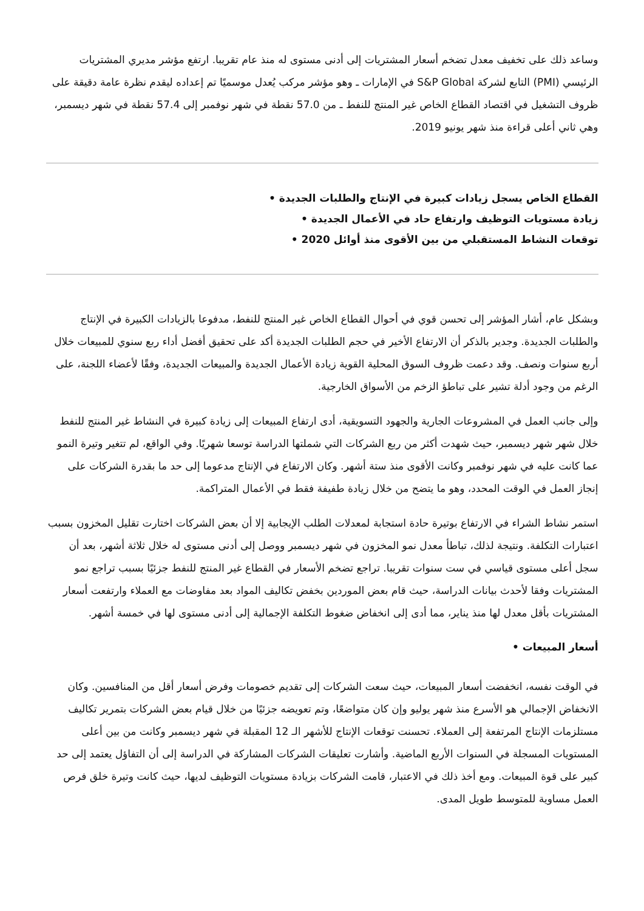وساعد ذلك على تخفيف معدل تضخم أسعار المشتريات إلى أدنى مستوى له منذ عام تقريبا. ارتفع مؤشر مديري المشتريات الرئيسي (PMI) التابع لشركة S&P Global في الإمارات ـ وهو مؤشر مركب يُعدل موسميًا تم إعداده ليقدم نظرة عامة دقيقة على ظروف التشغيل في اقتصاد القطاع الخاص غير المنتج للنفط ـ من 57.0 نقطة في شهر نوفمبر إلى 57.4 نقطة في شهر ديسمبر، وهي ثاني أعلى قراءة منذ شهر يونيو 2019.
القطاع الخاص يسجل زيادات كبيرة في الإنتاج والطلبات الجديدة •
زيادة مستويات التوظيف وارتفاع حاد في الأعمال الجديدة •
توقعات النشاط المستقبلي من بين الأقوى منذ أوائل 2020 •
وبشكل عام، أشار المؤشر إلى تحسن قوي في أحوال القطاع الخاص غير المنتج للنفط، مدفوعا بالزيادات الكبيرة في الإنتاج والطلبات الجديدة. وجدير بالذكر أن الارتفاع الأخير في حجم الطلبات الجديدة أكد على تحقيق أفضل أداء ربع سنوي للمبيعات خلال أربع سنوات ونصف. وقد دعمت ظروف السوق المحلية القوية زيادة الأعمال الجديدة والمبيعات الجديدة، وفقًا لأعضاء اللجنة، على الرغم من وجود أدلة تشير على تباطؤ الزخم من الأسواق الخارجية.
وإلى جانب العمل في المشروعات الجارية والجهود التسويقية، أدى ارتفاع المبيعات إلى زيادة كبيرة في النشاط غير المنتج للنفط خلال شهر شهر ديسمبر، حيث شهدت أكثر من ربع الشركات التي شملتها الدراسة توسعا شهريًا. وفي الواقع، لم تتغير وتيرة النمو عما كانت عليه في شهر نوفمبر وكانت الأقوى منذ ستة أشهر. وكان الارتفاع في الإنتاج مدعوما إلى حد ما بقدرة الشركات على إنجاز العمل في الوقت المحدد، وهو ما يتضح من خلال زيادة طفيفة فقط في الأعمال المتراكمة.
استمر نشاط الشراء في الارتفاع بوتيرة حادة استجابة لمعدلات الطلب الإيجابية إلا أن بعض الشركات اختارت تقليل المخزون بسبب اعتبارات التكلفة. ونتيجة لذلك، تباطأ معدل نمو المخزون في شهر ديسمبر ووصل إلى أدنى مستوى له خلال ثلاثة أشهر، بعد أن سجل أعلى مستوى قياسي في ست سنوات تقريبا. تراجع تضخم الأسعار في القطاع غير المنتج للنفط جزئيًا بسبب تراجع نمو المشتريات وفقا لأحدث بيانات الدراسة، حيث قام بعض الموردين بخفض تكاليف المواد بعد مفاوضات مع العملاء وارتفعت أسعار المشتريات بأقل معدل لها منذ يناير، مما أدى إلى انخفاض ضغوط التكلفة الإجمالية إلى أدنى مستوى لها في خمسة أشهر.
أسعار المبيعات •
في الوقت نفسه، انخفضت أسعار المبيعات، حيث سعت الشركات إلى تقديم خصومات وفرض أسعار أقل من المنافسين. وكان الانخفاض الإجمالي هو الأسرع منذ شهر يوليو وإن كان متواضعًا، وتم تعويضه جزئيًا من خلال قيام بعض الشركات بتمرير تكاليف مستلزمات الإنتاج المرتفعة إلى العملاء. تحسنت توقعات الإنتاج للأشهر الـ 12 المقبلة في شهر ديسمبر وكانت من بين أعلى المستويات المسجلة في السنوات الأربع الماضية. وأشارت تعليقات الشركات المشاركة في الدراسة إلى أن التفاؤل يعتمد إلى حد كبير على قوة المبيعات. ومع أخذ ذلك في الاعتبار، قامت الشركات بزيادة مستويات التوظيف لديها، حيث كانت وتيرة خلق فرص العمل مساوية للمتوسط طويل المدى.